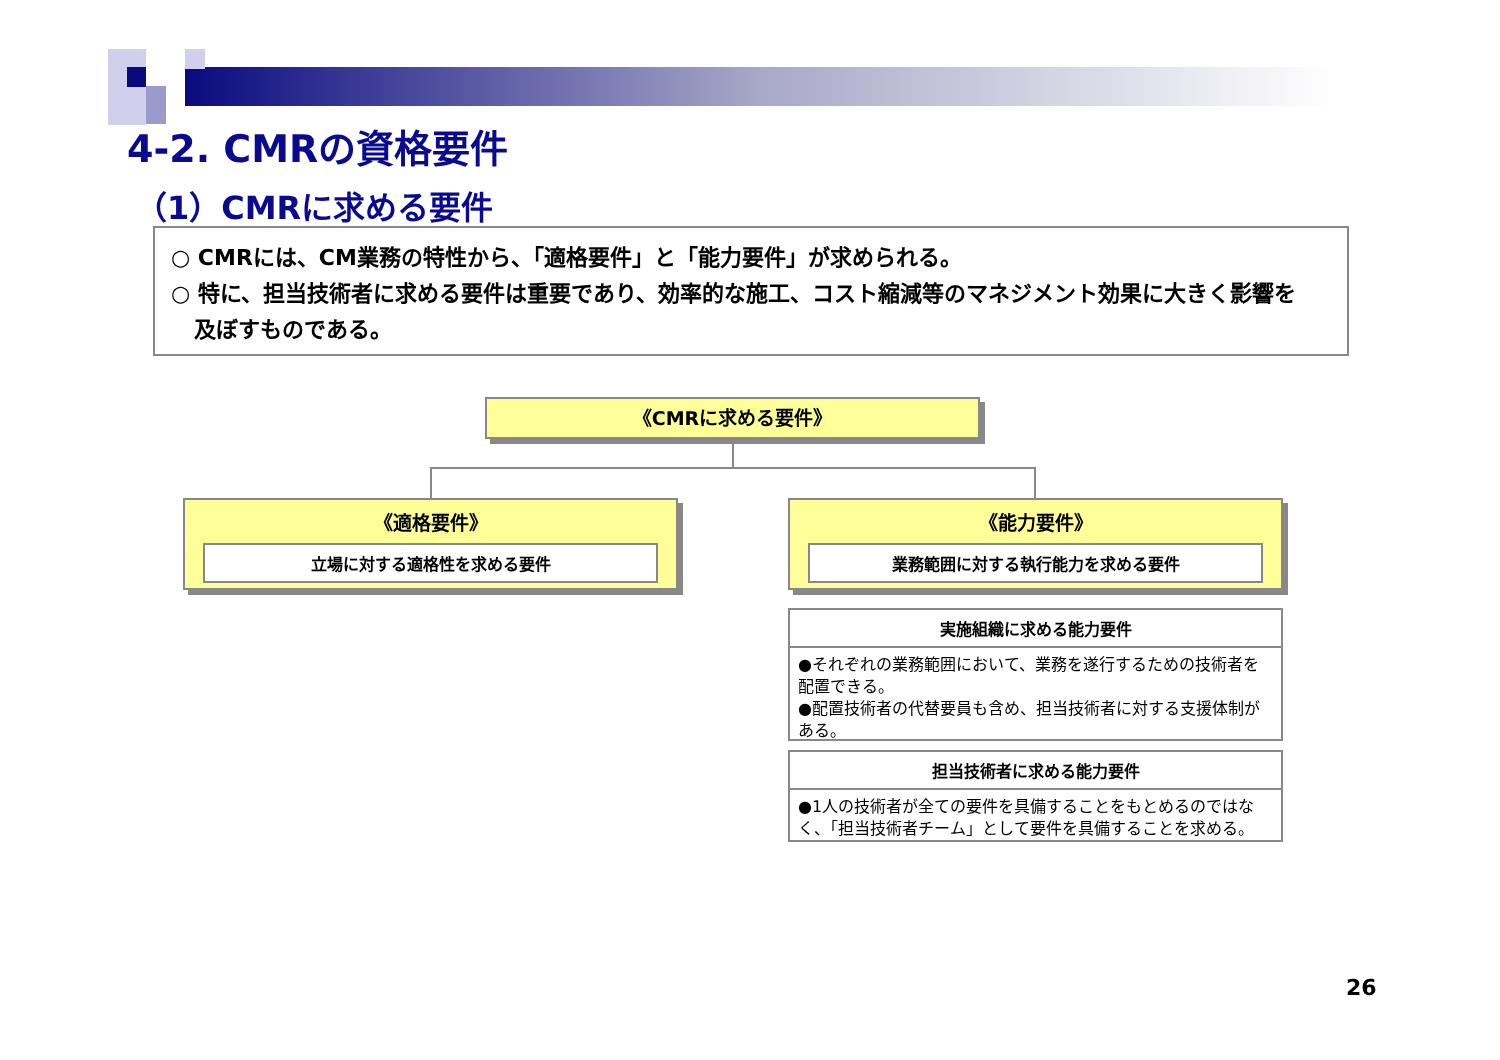4-2. CMRの資格要件
（1）CMRに求める要件
○ CMRには、CM業務の特性から、「適格要件」と「能力要件」が求められる。
○ 特に、担当技術者に求める要件は重要であり、効率的な施工、コスト縮減等のマネジメント効果に大きく影響を
及ぼすものである。
《CMRに求める要件》
《適格要件》
立場に対する適格性を求める要件
《能力要件》
業務範囲に対する執行能力を求める要件
実施組織に求める能力要件
●それぞれの業務範囲において、業務を遂行するための技術者を配置できる。
●配置技術者の代替要員も含め、担当技術者に対する支援体制がある。
担当技術者に求める能力要件
●1人の技術者が全ての要件を具備することをもとめるのではなく、「担当技術者チーム」として要件を具備することを求める。
26